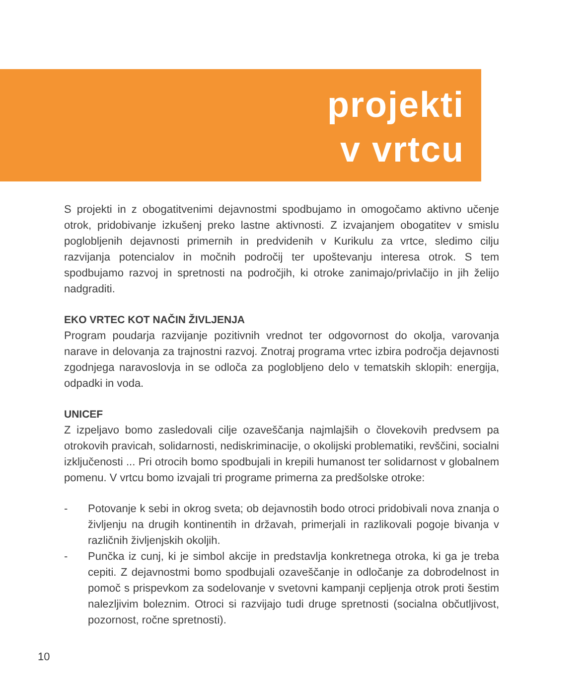projekti
v vrtcu
S projekti in z obogatitvenimi dejavnostmi spodbujamo in omogočamo aktivno učenje otrok, pridobivanje izkušenj preko lastne aktivnosti. Z izvajanjem obogatitev v smislu poglobljenih dejavnosti primernih in predvidenih v Kurikulu za vrtce, sledimo cilju razvijanja potencialov in močnih področij ter upoštevanju interesa otrok. S tem spodbujamo razvoj in spretnosti na področjih, ki otroke zanimajo/privlačijo in jih želijo nadgraditi.
EKO VRTEC KOT NAČIN ŽIVLJENJA
Program poudarja razvijanje pozitivnih vrednot ter odgovornost do okolja, varovanja narave in delovanja za trajnostni razvoj. Znotraj programa vrtec izbira področja dejavnosti zgodnjega naravoslovja in se odloča za poglobljeno delo v tematskih sklopih: energija, odpadki in voda.
UNICEF
Z izpeljavo bomo zasledovali cilje ozaveščanja najmlajših o človekovih predvsem pa otrokovih pravicah, solidarnosti, nediskriminacije, o okolijski problematiki, revščini, socialni izključenosti ... Pri otrocih bomo spodbujali in krepili humanost ter solidarnost v globalnem pomenu. V vrtcu bomo izvajali tri programe primerna za predšolske otroke:
- Potovanje k sebi in okrog sveta; ob dejavnostih bodo otroci pridobivali nova znanja o življenju na drugih kontinentih in državah, primerjali in razlikovali pogoje bivanja v različnih življenjskih okoljih.
- Punčka iz cunj, ki je simbol akcije in predstavlja konkretnega otroka, ki ga je treba cepiti. Z dejavnostmi bomo spodbujali ozaveščanje in odločanje za dobrodelnost in pomoč s prispevkom za sodelovanje v svetovni kampanji cepljenja otrok proti šestim nalezljivim boleznim. Otroci si razvijajo tudi druge spretnosti (socialna občutljivost, pozornost, ročne spretnosti).
10